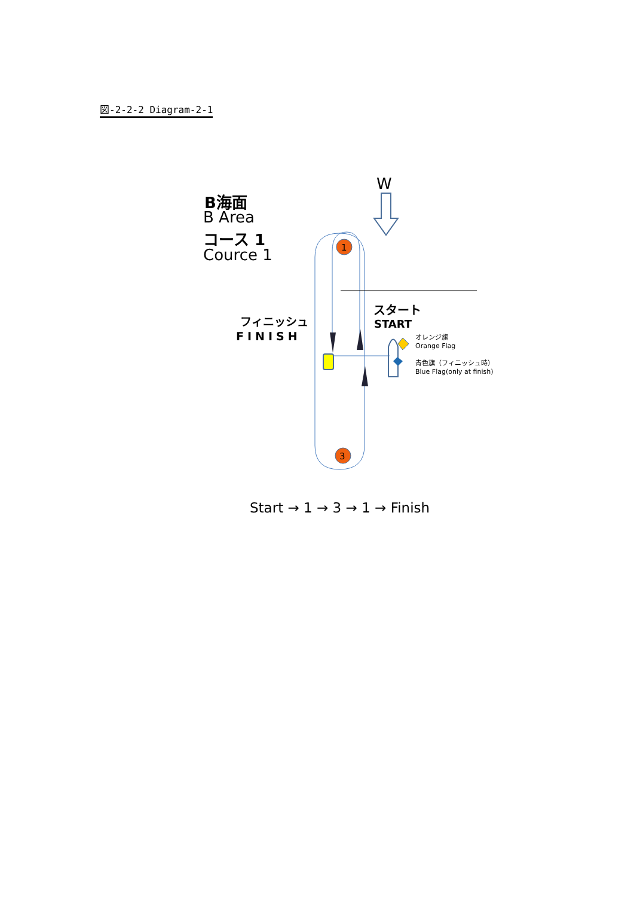図-2-2-2 Diagram-2-1
1
3
W
B海面
B Area
コース 1
Cource 1
フィニッシュ
FINISH
スタート
START
オレンジ旗
Orange Flag
青色旗（フィニッシュ時）
Blue Flag(only at finish)
Start → 1 → 3 → 1 → Finish